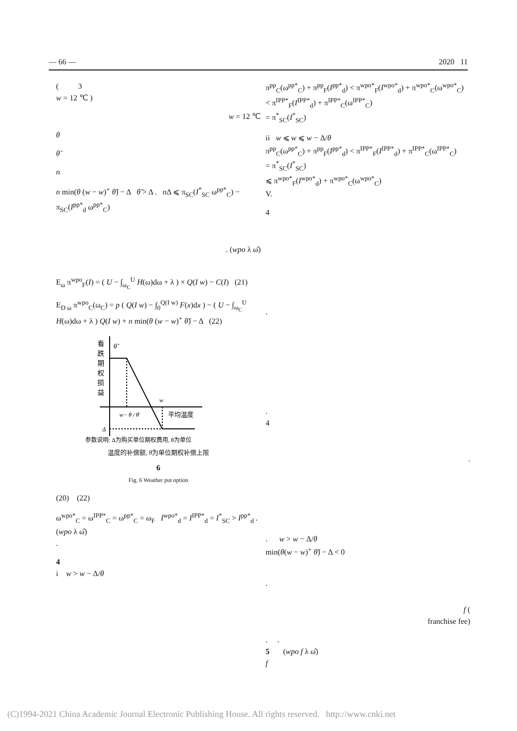— 66 — 2020 11
( 3
w = 12 ℃ )
w = 12 ℃
θ
θ̃
n
n min(θ (w − w)<sup>+</sup> θ̃) − Δ θ̃ > Δ . n Δ ⩽ π<sub>SC</sub>(I<sup>*</sup><sub>SC</sub> ω<sup>pp*</sup><sub>C</sub>) − π<sub>SC</sub>(I<sup>pp*</sup><sub>d</sub> ω<sup>pp*</sup><sub>C</sub>)
. (wpo λ ω̂)
E<sub>ω</sub> π<sup>wpo</sup><sub>F</sub>(I) = ( U − ∫<sub>ω<sub>C</sub></sub><sup>U</sup> H(ω)dω + λ ) × Q(I w) − C(I) (21)
E<sub>D ω</sub> π<sup>wpo</sup><sub>C</sub>(ω<sub>C</sub>) = p ( Q(I w) − ∫<sub>0</sub><sup>Q(I w)</sup> F(x)dx ) − ( U − ∫<sub>ω<sub>C</sub></sub><sup>U</sup> H(ω)dω + λ ) Q(I w) + n min(θ (w − w)<sup>+</sup> θ̃) − Δ (22)
看
跌
期
权
损
益
θ̃
w
平均温度
w− θ / θ̄
Δ
参数说明: Δ为购买单位期权费用, θ为单位
温度的补偿额, θ̄为单位期权补偿上限
6
Fig. 6 Weather put option
(20) (22)
ω<sup>wpo*</sup><sub>C</sub> = ω<sup>IPP*</sup><sub>C</sub> = ω<sup>pp*</sup><sub>C</sub> = ω<sub>F</sub> I<sup>wpo*</sup><sub>d</sub> = I<sup>IPP*</sup><sub>d</sub> = I<sup>*</sup><sub>SC</sub> > I<sup>pp*</sup><sub>d</sub> .
(wpo λ ω̂)
.
4
i w > w − Δ/θ
π<sup>pp</sup><sub>C</sub>(ω<sup>pp*</sup><sub>C</sub>) + π<sup>pp</sup><sub>F</sub>(I<sup>pp*</sup><sub>d</sub>) < π<sup>wpo*</sup><sub>F</sub>(I<sup>wpo*</sup><sub>d</sub>) + π<sup>wpo*</sup><sub>C</sub>(ω<sup>wpo*</sup><sub>C</sub>)
< π<sup>IPP*</sup><sub>F</sub>(I<sup>IPP*</sup><sub>d</sub>) + π<sup>IPP*</sup><sub>C</sub>(ω<sup>IPP*</sup><sub>C</sub>)
= π<sup>*</sup><sub>SC</sub>(I<sup>*</sup><sub>SC</sub>)
ii w ⩽ w ⩽ w − Δ/θ
π<sup>pp</sup><sub>C</sub>(ω<sup>pp*</sup><sub>C</sub>) + π<sup>pp</sup><sub>F</sub>(I<sup>pp*</sup><sub>d</sub>) < π<sup>IPP*</sup><sub>F</sub>(I<sup>IPP*</sup><sub>d</sub>) + π<sup>IPP*</sup><sub>C</sub>(ω<sup>IPP*</sup><sub>C</sub>)
= π<sup>*</sup><sub>SC</sub>(I<sup>*</sup><sub>SC</sub>)
⩽ π<sup>wpo*</sup><sub>F</sub>(I<sup>wpo*</sup><sub>d</sub>) + π<sup>wpo*</sup><sub>C</sub>(ω<sup>wpo*</sup><sub>C</sub>)
V.
4
.
.
4
.
. w > w − Δ/θ
min(θ(w − w)<sup>+</sup> θ̃) − Δ < 0
.
f (
franchise fee)
. .
5 (wpo f λ ω̂)
f
(C)1994-2021 China Academic Journal Electronic Publishing House. All rights reserved. http://www.cnki.net